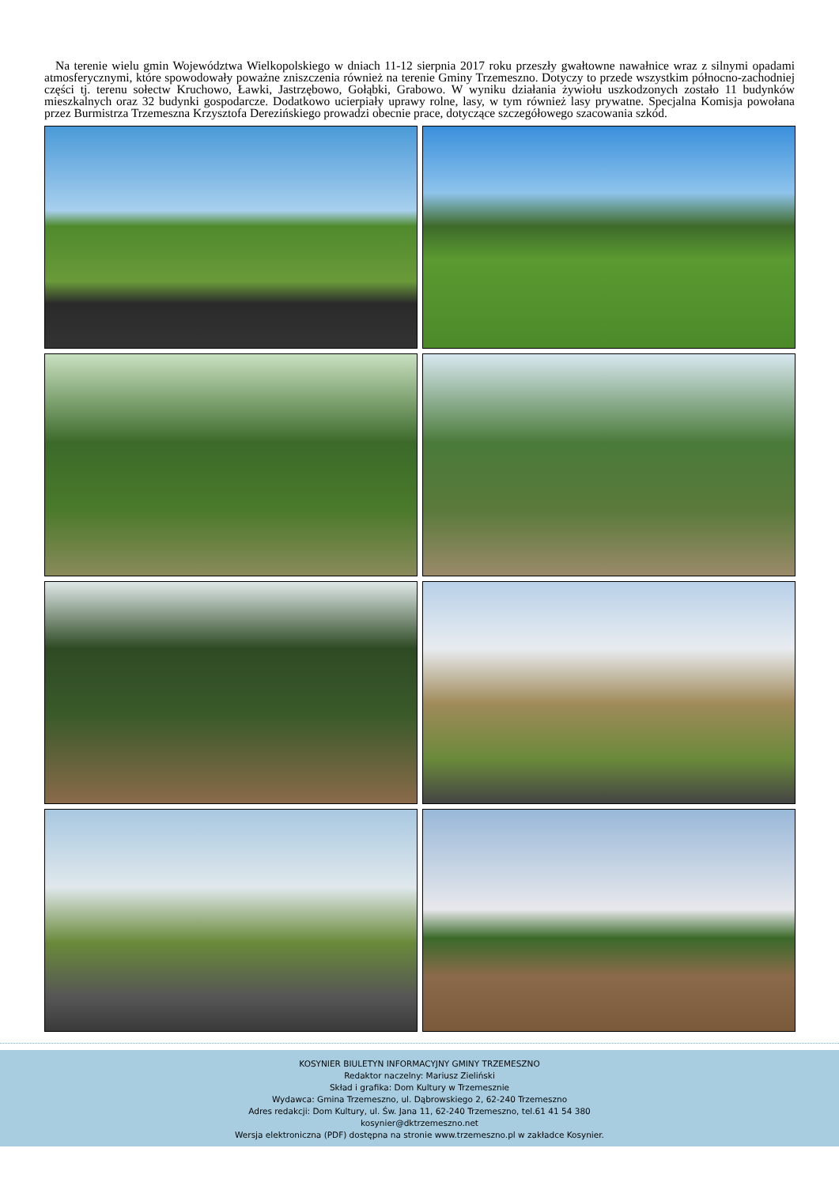Na terenie wielu gmin Województwa Wielkopolskiego w dniach 11-12 sierpnia 2017 roku przeszły gwałtowne nawałnice wraz z silnymi opadami atmosferycznymi, które spowodowały poważne zniszczenia również na terenie Gminy Trzemeszno. Dotyczy to przede wszystkim północno-zachodniej części tj. terenu sołectw Kruchowo, Ławki, Jastrzębowo, Gołąbki, Grabowo. W wyniku działania żywiołu uszkodzonych zostało 11 budynków mieszkalnych oraz 32 budynki gospodarcze. Dodatkowo ucierpiały uprawy rolne, lasy, w tym również lasy prywatne. Specjalna Komisja powołana przez Burmistrza Trzemeszna Krzysztofa Derezińskiego prowadzi obecnie prace, dotyczące szczegółowego szacowania szkód.
KOSYNIER BIULETYN INFORMACYJNY GMINY TRZEMESZNO
Redaktor naczelny: Mariusz Zieliński
Skład i grafika: Dom Kultury w Trzemesznie
Wydawca: Gmina Trzemeszno, ul. Dąbrowskiego 2, 62-240 Trzemeszno
Adres redakcji: Dom Kultury, ul. Św. Jana 11, 62-240 Trzemeszno, tel.61 41 54 380
kosynier@dktrzemeszno.net
Wersja elektroniczna (PDF) dostępna na stronie www.trzemeszno.pl w zakładce Kosynier.